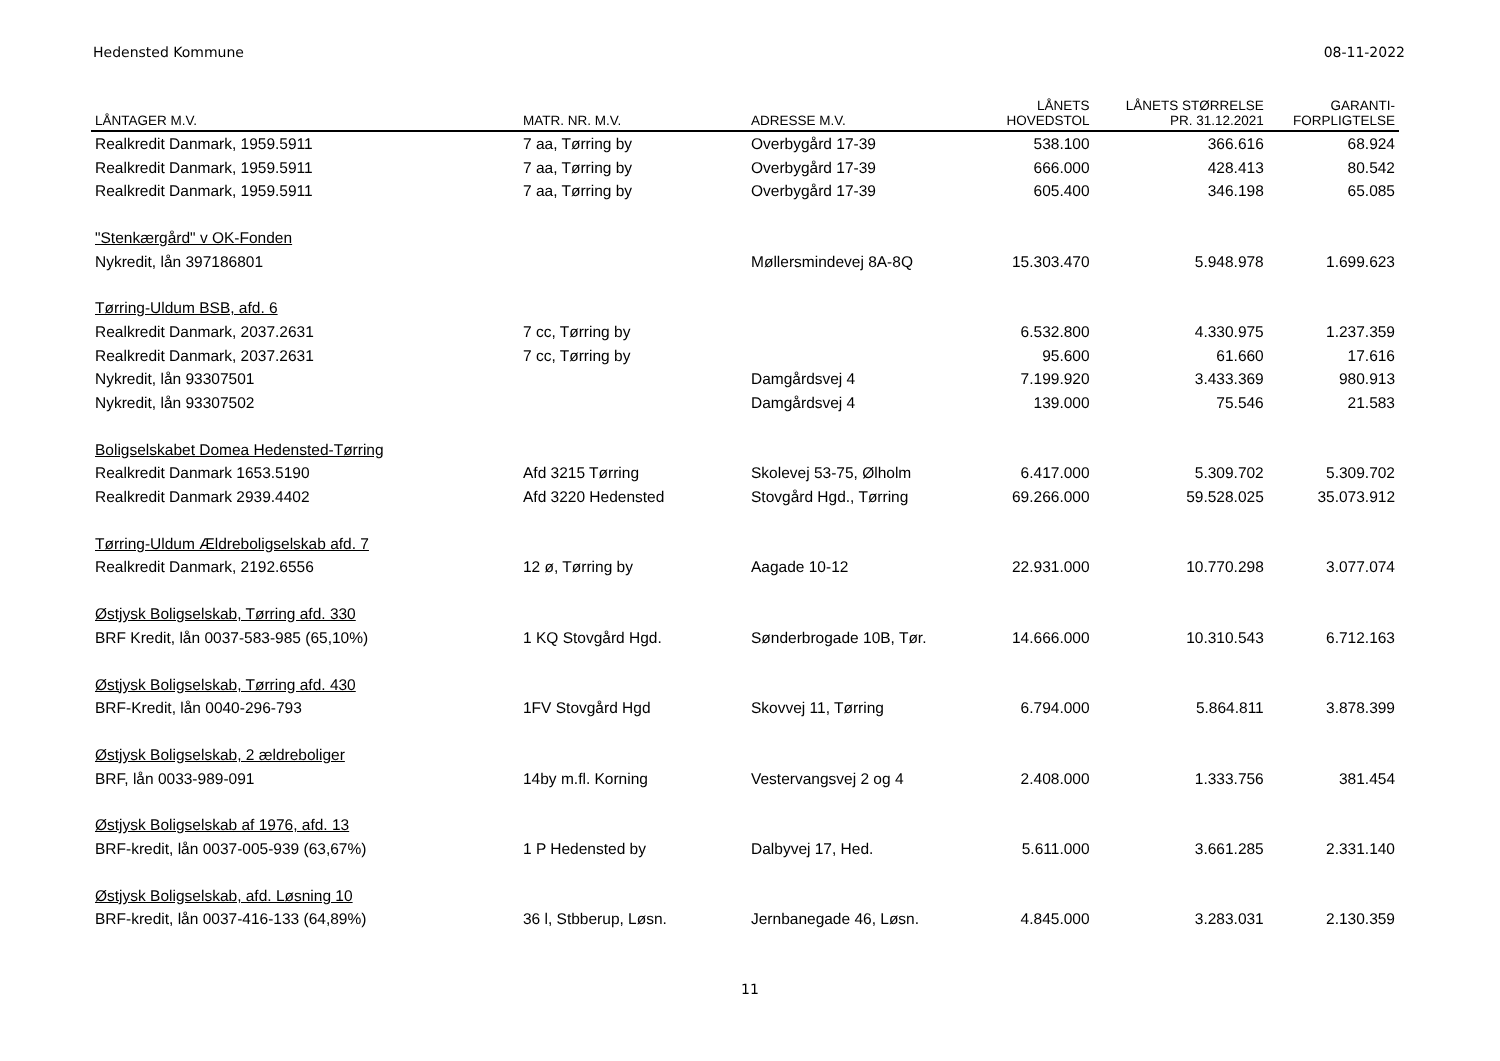Hedensted Kommune 08-11-2022
| LÅNTAGER M.V. | MATR. NR. M.V. | ADRESSE M.V. | LÅNETS HOVEDSTOL | LÅNETS STØRRELSE PR. 31.12.2021 | GARANTI- FORPLIGTELSE |
| --- | --- | --- | --- | --- | --- |
| Realkredit Danmark, 1959.5911 | 7 aa, Tørring by | Overbygård 17-39 | 538.100 | 366.616 | 68.924 |
| Realkredit Danmark, 1959.5911 | 7 aa, Tørring by | Overbygård 17-39 | 666.000 | 428.413 | 80.542 |
| Realkredit Danmark, 1959.5911 | 7 aa, Tørring by | Overbygård 17-39 | 605.400 | 346.198 | 65.085 |
| "Stenkærgård" v OK-Fonden | | | | | |
| Nykredit, lån 397186801 | | Møllersmindevej 8A-8Q | 15.303.470 | 5.948.978 | 1.699.623 |
| Tørring-Uldum BSB, afd. 6 | | | | | |
| Realkredit Danmark, 2037.2631 | 7 cc, Tørring by | | 6.532.800 | 4.330.975 | 1.237.359 |
| Realkredit Danmark, 2037.2631 | 7 cc, Tørring by | | 95.600 | 61.660 | 17.616 |
| Nykredit, lån 93307501 | | Damgårdsvej 4 | 7.199.920 | 3.433.369 | 980.913 |
| Nykredit, lån 93307502 | | Damgårdsvej 4 | 139.000 | 75.546 | 21.583 |
| Boligselskabet Domea Hedensted-Tørring | | | | | |
| Realkredit Danmark 1653.5190 | Afd 3215 Tørring | Skolevej 53-75, Ølholm | 6.417.000 | 5.309.702 | 5.309.702 |
| Realkredit Danmark 2939.4402 | Afd 3220 Hedensted | Stovgård Hgd., Tørring | 69.266.000 | 59.528.025 | 35.073.912 |
| Tørring-Uldum Ældreboligselskab afd. 7 | | | | | |
| Realkredit Danmark, 2192.6556 | 12 ø, Tørring by | Aagade 10-12 | 22.931.000 | 10.770.298 | 3.077.074 |
| Østjysk Boligselskab, Tørring afd. 330 | | | | | |
| BRF Kredit, lån 0037-583-985 (65,10%) | 1 KQ Stovgård Hgd. | Sønderbrogade 10B, Tør. | 14.666.000 | 10.310.543 | 6.712.163 |
| Østjysk Boligselskab, Tørring afd. 430 | | | | | |
| BRF-Kredit, lån 0040-296-793 | 1FV Stovgård Hgd | Skovvej 11, Tørring | 6.794.000 | 5.864.811 | 3.878.399 |
| Østjysk Boligselskab, 2 ældreboliger | | | | | |
| BRF, lån 0033-989-091 | 14by m.fl. Korning | Vestervangsvej 2 og 4 | 2.408.000 | 1.333.756 | 381.454 |
| Østjysk Boligselskab af 1976, afd. 13 | | | | | |
| BRF-kredit, lån 0037-005-939 (63,67%) | 1 P Hedensted by | Dalbyvej 17, Hed. | 5.611.000 | 3.661.285 | 2.331.140 |
| Østjysk Boligselskab, afd. Løsning 10 | | | | | |
| BRF-kredit, lån 0037-416-133 (64,89%) | 36 l, Stbberup, Løsn. | Jernbanegade 46, Løsn. | 4.845.000 | 3.283.031 | 2.130.359 |
11